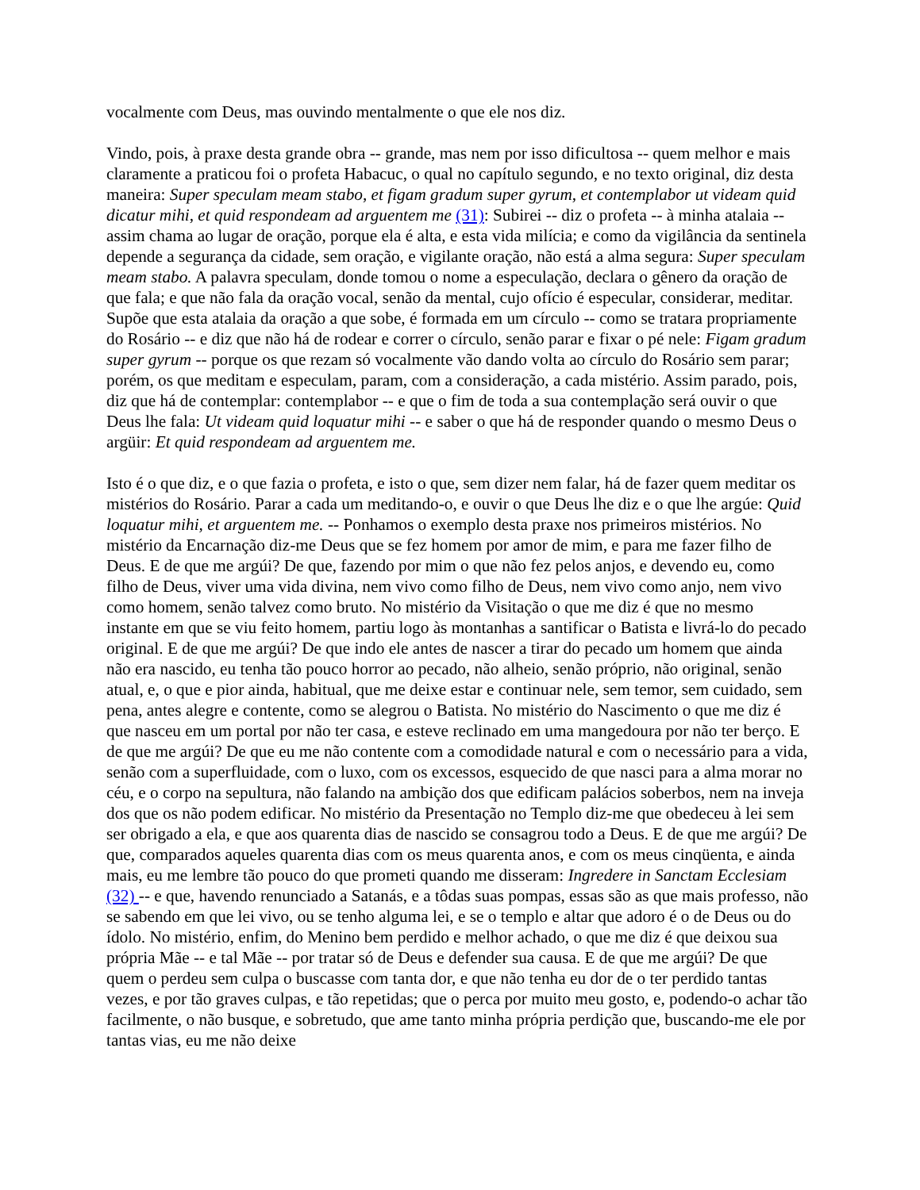vocalmente com Deus, mas ouvindo mentalmente o que ele nos diz.
Vindo, pois, à praxe desta grande obra -- grande, mas nem por isso dificultosa -- quem melhor e mais claramente a praticou foi o profeta Habacuc, o qual no capítulo segundo, e no texto original, diz desta maneira: Super speculam meam stabo, et figam gradum super gyrum, et contemplabor ut videam quid dicatur mihi, et quid respondeam ad arguentem me (31): Subirei -- diz o profeta -- à minha atalaia -- assim chama ao lugar de oração, porque ela é alta, e esta vida milícia; e como da vigilância da sentinela depende a segurança da cidade, sem oração, e vigilante oração, não está a alma segura: Super speculam meam stabo. A palavra speculam, donde tomou o nome a especulação, declara o gênero da oração de que fala; e que não fala da oração vocal, senão da mental, cujo ofício é especular, considerar, meditar. Supõe que esta atalaia da oração a que sobe, é formada em um círculo -- como se tratara propriamente do Rosário -- e diz que não há de rodear e correr o círculo, senão parar e fixar o pé nele: Figam gradum super gyrum -- porque os que rezam só vocalmente vão dando volta ao círculo do Rosário sem parar; porém, os que meditam e especulam, param, com a consideração, a cada mistério. Assim parado, pois, diz que há de contemplar: contemplabor -- e que o fim de toda a sua contemplação será ouvir o que Deus lhe fala: Ut videam quid loquatur mihi -- e saber o que há de responder quando o mesmo Deus o argüir: Et quid respondeam ad arguentem me.
Isto é o que diz, e o que fazia o profeta, e isto o que, sem dizer nem falar, há de fazer quem meditar os mistérios do Rosário. Parar a cada um meditando-o, e ouvir o que Deus lhe diz e o que lhe argúe: Quid loquatur mihi, et arguentem me. -- Ponhamos o exemplo desta praxe nos primeiros mistérios. No mistério da Encarnação diz-me Deus que se fez homem por amor de mim, e para me fazer filho de Deus. E de que me argúi? De que, fazendo por mim o que não fez pelos anjos, e devendo eu, como filho de Deus, viver uma vida divina, nem vivo como filho de Deus, nem vivo como anjo, nem vivo como homem, senão talvez como bruto. No mistério da Visitação o que me diz é que no mesmo instante em que se viu feito homem, partiu logo às montanhas a santificar o Batista e livrá-lo do pecado original. E de que me argúi? De que indo ele antes de nascer a tirar do pecado um homem que ainda não era nascido, eu tenha tão pouco horror ao pecado, não alheio, senão próprio, não original, senão atual, e, o que e pior ainda, habitual, que me deixe estar e continuar nele, sem temor, sem cuidado, sem pena, antes alegre e contente, como se alegrou o Batista. No mistério do Nascimento o que me diz é que nasceu em um portal por não ter casa, e esteve reclinado em uma mangedoura por não ter berço. E de que me argúi? De que eu me não contente com a comodidade natural e com o necessário para a vida, senão com a superfluidade, com o luxo, com os excessos, esquecido de que nasci para a alma morar no céu, e o corpo na sepultura, não falando na ambição dos que edificam palácios soberbos, nem na inveja dos que os não podem edificar. No mistério da Presentação no Templo diz-me que obedeceu à lei sem ser obrigado a ela, e que aos quarenta dias de nascido se consagrou todo a Deus. E de que me argúi? De que, comparados aqueles quarenta dias com os meus quarenta anos, e com os meus cinqüenta, e ainda mais, eu me lembre tão pouco do que prometi quando me disseram: Ingredere in Sanctam Ecclesiam (32) -- e que, havendo renunciado a Satanás, e a tôdas suas pompas, essas são as que mais professo, não se sabendo em que lei vivo, ou se tenho alguma lei, e se o templo e altar que adoro é o de Deus ou do ídolo. No mistério, enfim, do Menino bem perdido e melhor achado, o que me diz é que deixou sua própria Mãe -- e tal Mãe -- por tratar só de Deus e defender sua causa. E de que me argúi? De que quem o perdeu sem culpa o buscasse com tanta dor, e que não tenha eu dor de o ter perdido tantas vezes, e por tão graves culpas, e tão repetidas; que o perca por muito meu gosto, e, podendo-o achar tão facilmente, o não busque, e sobretudo, que ame tanto minha própria perdição que, buscando-me ele por tantas vias, eu me não deixe